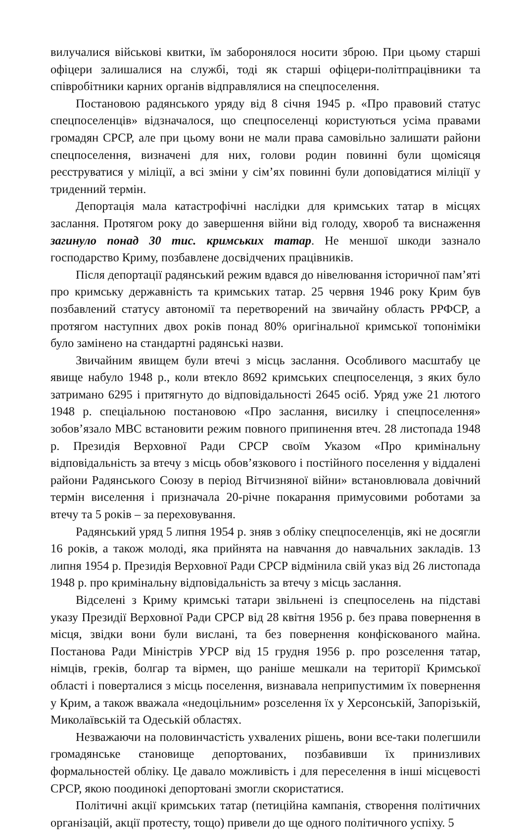вилучалися військові квитки, їм заборонялося носити зброю. При цьому старші офіцери залишалися на службі, тоді як старші офіцери-політпрацівники та співробітники карних органів відправлялися на спецпоселення.
Постановою радянського уряду від 8 січня 1945 р. «Про правовий статус спецпоселенців» відзначалося, що спецпоселенці користуються усіма правами громадян СРСР, але при цьому вони не мали права самовільно залишати райони спецпоселення, визначені для них, голови родин повинні були щомісяця реєструватися у міліції, а всі зміни у сім’ях повинні були доповідатися міліції у триденний термін.
Депортація мала катастрофічні наслідки для кримських татар в місцях заслання. Протягом року до завершення війни від голоду, хвороб та виснаження загинуло понад 30 тис. кримських татар. Не меншої шкоди зазнало господарство Криму, позбавлене досвідчених працівників.
Після депортації радянський режим вдався до нівелювання історичної пам’яті про кримську державність та кримських татар. 25 червня 1946 року Крим був позбавлений статусу автономії та перетворений на звичайну область РРФСР, а протягом наступних двох років понад 80% оригінальної кримської топоніміки було замінено на стандартні радянські назви.
Звичайним явищем були втечі з місць заслання. Особливого масштабу це явище набуло 1948 р., коли втекло 8692 кримських спецпоселенця, з яких було затримано 6295 і притягнуто до відповідальності 2645 осіб. Уряд уже 21 лютого 1948 р. спеціальною постановою «Про заслання, висилку і спецпоселення» зобов’язало МВС встановити режим повного припинення втеч. 28 листопада 1948 р. Президія Верховної Ради СРСР своїм Указом «Про кримінальну відповідальність за втечу з місць обов’язкового і постійного поселення у віддалені райони Радянського Союзу в період Вітчизняної війни» встановлювала довічний термін виселення і призначала 20-річне покарання примусовими роботами за втечу та 5 років – за переховування.
Радянський уряд 5 липня 1954 р. зняв з обліку спецпоселенців, які не досягли 16 років, а також молоді, яка прийнята на навчання до навчальних закладів. 13 липня 1954 р. Президія Верховної Ради СРСР відмінила свій указ від 26 листопада 1948 р. про кримінальну відповідальність за втечу з місць заслання.
Відселені з Криму кримські татари звільнені із спецпоселень на підставі указу Президії Верховної Ради СРСР від 28 квітня 1956 р. без права повернення в місця, звідки вони були вислані, та без повернення конфіскованого майна. Постанова Ради Міністрів УРСР від 15 грудня 1956 р. про розселення татар, німців, греків, болгар та вірмен, що раніше мешкали на території Кримської області і поверталися з місць поселення, визнавала неприпустимим їх повернення у Крим, а також вважала «недоцільним» розселення їх у Херсонській, Запорізькій, Миколаївській та Одеській областях.
Незважаючи на половинчастість ухвалених рішень, вони все-таки полегшили громадянське становище депортованих, позбавивши їх принизливих формальностей обліку. Це давало можливість і для переселення в інші місцевості СРСР, якою поодинокі депортовані змогли скористатися.
Політичні акції кримських татар (петиційна кампанія, створення політичних організацій, акції протесту, тощо) привели до ще одного політичного успіху. 5